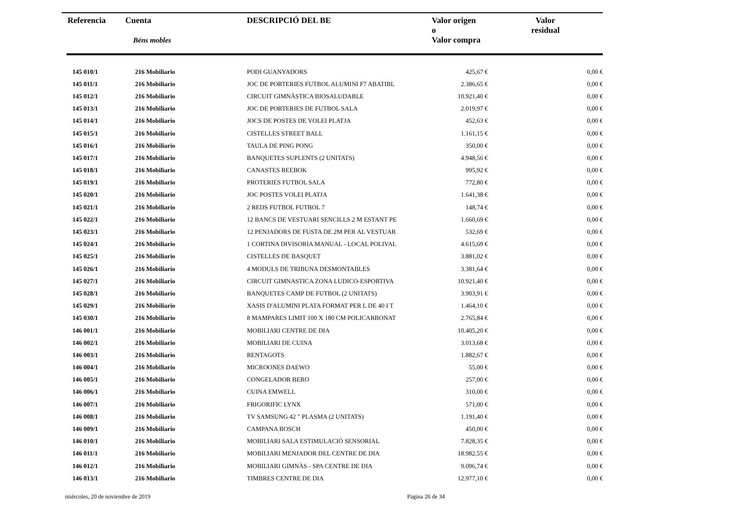| Referencia | Cuenta Béns mobles | DESCRIPCIÓ DEL BE | Valor origen o Valor compra | Valor residual |
| --- | --- | --- | --- | --- |
| 145 010/1 | 216 Mobiliario | PODI GUANYADORS | 425,67 € | 0,00 € |
| 145 011/1 | 216 Mobiliario | JOC DE PORTERIES FUTBOL ALUMINI F7 ABATIBL | 2.386,65 € | 0,00 € |
| 145 012/1 | 216 Mobiliario | CIRCUIT GIMNÀSTICA BIOSALUDABLE | 10.921,40 € | 0,00 € |
| 145 013/1 | 216 Mobiliario | JOC DE PORTERIES DE FUTBOL SALA | 2.019,97 € | 0,00 € |
| 145 014/1 | 216 Mobiliario | JOCS DE POSTES DE VOLEI PLATJA | 452,63 € | 0,00 € |
| 145 015/1 | 216 Mobiliario | CISTELLES STREET BALL | 1.161,15 € | 0,00 € |
| 145 016/1 | 216 Mobiliario | TAULA DE PING PONG | 350,00 € | 0,00 € |
| 145 017/1 | 216 Mobiliario | BANQUETES SUPLENTS (2 UNITATS) | 4.948,56 € | 0,00 € |
| 145 018/1 | 216 Mobiliario | CANASTES REEBOK | 995,92 € | 0,00 € |
| 145 019/1 | 216 Mobiliario | PROTERIES FUTBOL SALA | 772,80 € | 0,00 € |
| 145 020/1 | 216 Mobiliario | JOC POSTES VOLEI PLATJA | 1.641,38 € | 0,00 € |
| 145 021/1 | 216 Mobiliario | 2 REDS FUTBOL FUTBOL 7 | 148,74 € | 0,00 € |
| 145 022/1 | 216 Mobiliario | 12 BANCS DE VESTUARI SENCILLS 2 M ESTANT PE | 1.660,69 € | 0,00 € |
| 145 023/1 | 216 Mobiliario | 12 PENJADORS DE FUSTA DE 2M PER AL VESTUAR | 532,69 € | 0,00 € |
| 145 024/1 | 216 Mobiliario | 1 CORTINA DIVISORIA MANUAL - LOCAL POLIVAL | 4.615,69 € | 0,00 € |
| 145 025/1 | 216 Mobiliario | CISTELLES DE BASQUET | 3.881,02 € | 0,00 € |
| 145 026/1 | 216 Mobiliario | 4 MODULS DE TRIBUNA DESMONTABLES | 3.381,64 € | 0,00 € |
| 145 027/1 | 216 Mobiliario | CIRCUIT GIMNASTICA ZONA LUDICO-ESPORTIVA | 10.921,40 € | 0,00 € |
| 145 028/1 | 216 Mobiliario | BANQUETES CAMP DE FUTBOL (2 UNITATS) | 3.903,91 € | 0,00 € |
| 145 029/1 | 216 Mobiliario | XASIS D'ALUMINI PLATA FORMAT PER L DE 40 I T | 1.464,10 € | 0,00 € |
| 145 030/1 | 216 Mobiliario | 8 MAMPARES LIMIT 100 X 180 CM POLICARBONAT | 2.765,84 € | 0,00 € |
| 146 001/1 | 216 Mobiliario | MOBILIARI CENTRE DE DIA | 10.405,20 € | 0,00 € |
| 146 002/1 | 216 Mobiliario | MOBILIARI DE CUINA | 3.013,68 € | 0,00 € |
| 146 003/1 | 216 Mobiliario | RENTAGOTS | 1.882,67 € | 0,00 € |
| 146 004/1 | 216 Mobiliario | MICROONES DAEWO | 55,00 € | 0,00 € |
| 146 005/1 | 216 Mobiliario | CONGELADOR BERO | 257,00 € | 0,00 € |
| 146 006/1 | 216 Mobiliario | CUINA EMWELL | 310,00 € | 0,00 € |
| 146 007/1 | 216 Mobiliario | FRIGORIFIC LYNX | 571,00 € | 0,00 € |
| 146 008/1 | 216 Mobiliario | TV SAMSUNG 42 " PLASMA (2 UNITATS) | 1.191,40 € | 0,00 € |
| 146 009/1 | 216 Mobiliario | CAMPANA BOSCH | 450,00 € | 0,00 € |
| 146 010/1 | 216 Mobiliario | MOBILIARI SALA ESTIMULACIÓ SENSORIAL | 7.828,35 € | 0,00 € |
| 146 011/1 | 216 Mobiliario | MOBILIARI MENJADOR DEL CENTRE DE DIA | 18.982,55 € | 0,00 € |
| 146 012/1 | 216 Mobiliario | MOBILIARI GIMNÀS - SPA CENTRE DE DIA | 9.096,74 € | 0,00 € |
| 146 013/1 | 216 Mobiliario | TIMBRES CENTRE DE DIA | 12.977,10 € | 0,00 € |
miércoles, 20 de noviembre de 2019
Página 26 de 34